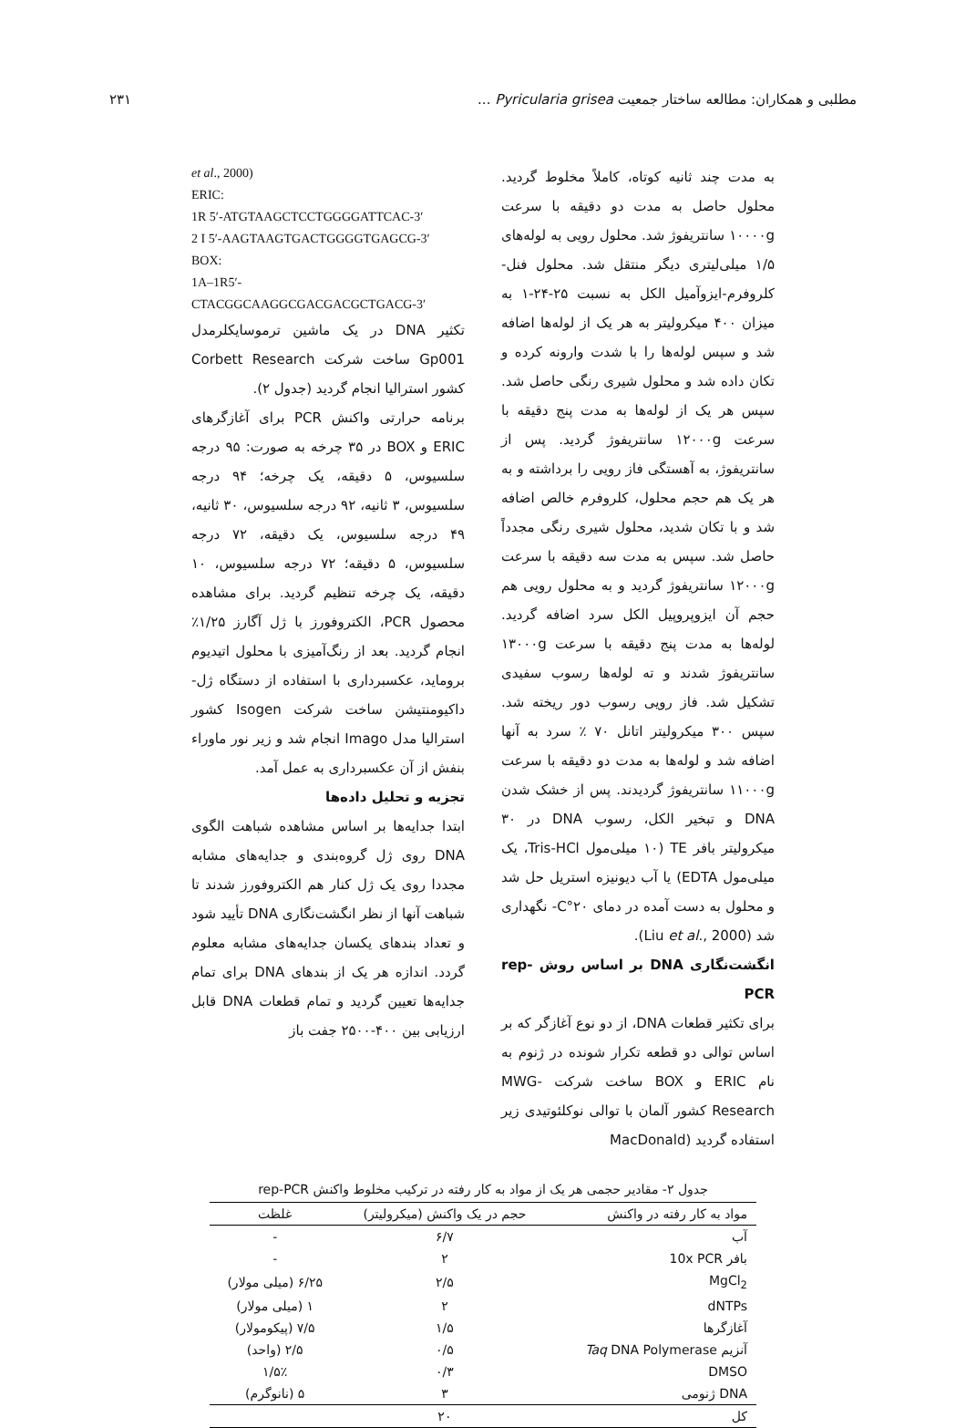مطلبی و همکاران: مطالعه ساختار جمعیت Pyricularia grisea ... ۲۳۱
به مدت چند ثانیه کوتاه، کاملاً مخلوط گردید. محلول حاصل به مدت دو دقیقه با سرعت ۱۰۰۰۰g سانتریفوژ شد. محلول رویی به لوله‌های ۱/۵ میلی‌لیتری دیگر منتقل شد. محلول فنل-کلروفرم-ایزوآمیل الکل به نسبت ۲۵-۲۴-۱ به میزان ۴۰۰ میکرولیتر به هر یک از لوله‌ها اضافه شد و سپس لوله‌ها را با شدت وارونه کرده و تکان داده شد و محلول شیری رنگی حاصل شد. سپس هر یک از لوله‌ها به مدت پنج دقیقه با سرعت ۱۲۰۰۰g سانتریفوژ گردید. پس از سانتریفوژ، به آهستگی فاز رویی را برداشته و به هر یک هم حجم محلول، کلروفرم خالص اضافه شد و با تکان شدید، محلول شیری رنگی مجدداً حاصل شد. سپس به مدت سه دقیقه با سرعت ۱۲۰۰۰g سانتریفوژ گردید و به محلول رویی هم حجم آن ایزوپروپیل الکل سرد اضافه گردید. لوله‌ها به مدت پنج دقیقه با سرعت ۱۳۰۰۰g سانتریفوژ شدند و ته لوله‌ها رسوب سفیدی تشکیل شد. فاز رویی رسوب دور ریخته شد. سپس ۳۰۰ میکرولیتر اتانل ۷۰ ٪ سرد به آنها اضافه شد و لوله‌ها به مدت دو دقیقه با سرعت ۱۱۰۰۰g سانتریفوژ گردیدند. پس از خشک شدن DNA و تبخیر الکل، رسوب DNA در ۳۰ میکرولیتر بافر TE (۱۰ میلی‌مول Tris-HCl، یک میلی‌مول EDTA) یا آب دیونیزه استریل حل شد و محلول به دست آمده در دمای ۲۰°C- نگهداری شد (Liu et al., 2000).
انگشت‌نگاری DNA بر اساس روش rep-PCR
برای تکثیر قطعات DNA، از دو نوع آغازگر که بر اساس توالی دو قطعه تکرار شونده در ژنوم به نام ERIC و BOX ساخت شرکت MWG-Research کشور آلمان با توالی نوکلئوتیدی زیر استفاده گردید (MacDonald
et al., 2000)
ERIC:
1R 5′-ATGTAAGCTCCTGGGGATTCAC-3′
2 I 5′-AAGTAAGTGACTGGGGTGAGCG-3′
BOX:
1A–1R5′-CTACGGCAAGGCGACGACGCTGACG-3′
تکثیر DNA در یک ماشین ترموسایکلرمدل Gp001 ساخت شرکت Corbett Research کشور استرالیا انجام گردید (جدول ۲).
برنامه حرارتی واکنش PCR برای آغازگرهای ERIC و BOX در ۳۵ چرخه به صورت: ۹۵ درجه سلسیوس، ۵ دقیقه، یک چرخه؛ ۹۴ درجه سلسیوس، ۳ ثانیه، ۹۲ درجه سلسیوس، ۳۰ ثانیه، ۴۹ درجه سلسیوس، یک دقیقه، ۷۲ درجه سلسیوس، ۵ دقیقه؛ ۷۲ درجه سلسیوس، ۱۰ دقیقه، یک چرخه تنظیم گردید. برای مشاهده محصول PCR، الکتروفورز با ژل آگارز ۱/۲۵٪ انجام گردید. بعد از رنگ‌آمیزی با محلول اتیدیوم بروماید، عکسبرداری با استفاده از دستگاه ژل-داکیومنتیشن ساخت شرکت Isogen کشور استرالیا مدل Imago انجام شد و زیر نور ماوراء بنفش از آن عکسبرداری به عمل آمد.
تجزیه و تحلیل داده‌ها
ابتدا جدایه‌ها بر اساس مشاهده شباهت الگوی DNA روی ژل گروه‌بندی و جدایه‌های مشابه مجددا روی یک ژل کنار هم الکتروفورز شدند تا شباهت آنها از نظر انگشت‌نگاری DNA تأیید شود و تعداد بندهای یکسان جدایه‌های مشابه معلوم گردد. اندازه هر یک از بندهای DNA برای تمام جدایه‌ها تعیین گردید و تمام قطعات DNA قابل ارزیابی بین ۴۰۰-۲۵۰۰ جفت باز
جدول ۲- مقادیر حجمی هر یک از مواد به کار رفته در ترکیب مخلوط واکنش rep-PCR
| مواد به کار رفته در واکنش | حجم در یک واکنش (میکرولیتر) | غلظت |
| --- | --- | --- |
| آب | ۶/۷ | - |
| بافر 10x PCR | ۲ | - |
| MgCl<sub>2</sub> | ۲/۵ | ۶/۲۵ (میلی مولار) |
| dNTPs | ۲ | ۱ (میلی مولار) |
| آغازگرها | ۱/۵ | ۷/۵ (پیکومولار) |
| آنزیم Taq DNA Polymerase | ۰/۵ | ۲/۵ (واحد) |
| DMSO | ۰/۳ | ۱/۵٪ |
| DNA ژنومی | ۳ | ۵ (نانوگرم) |
| کل | ۲۰ | |